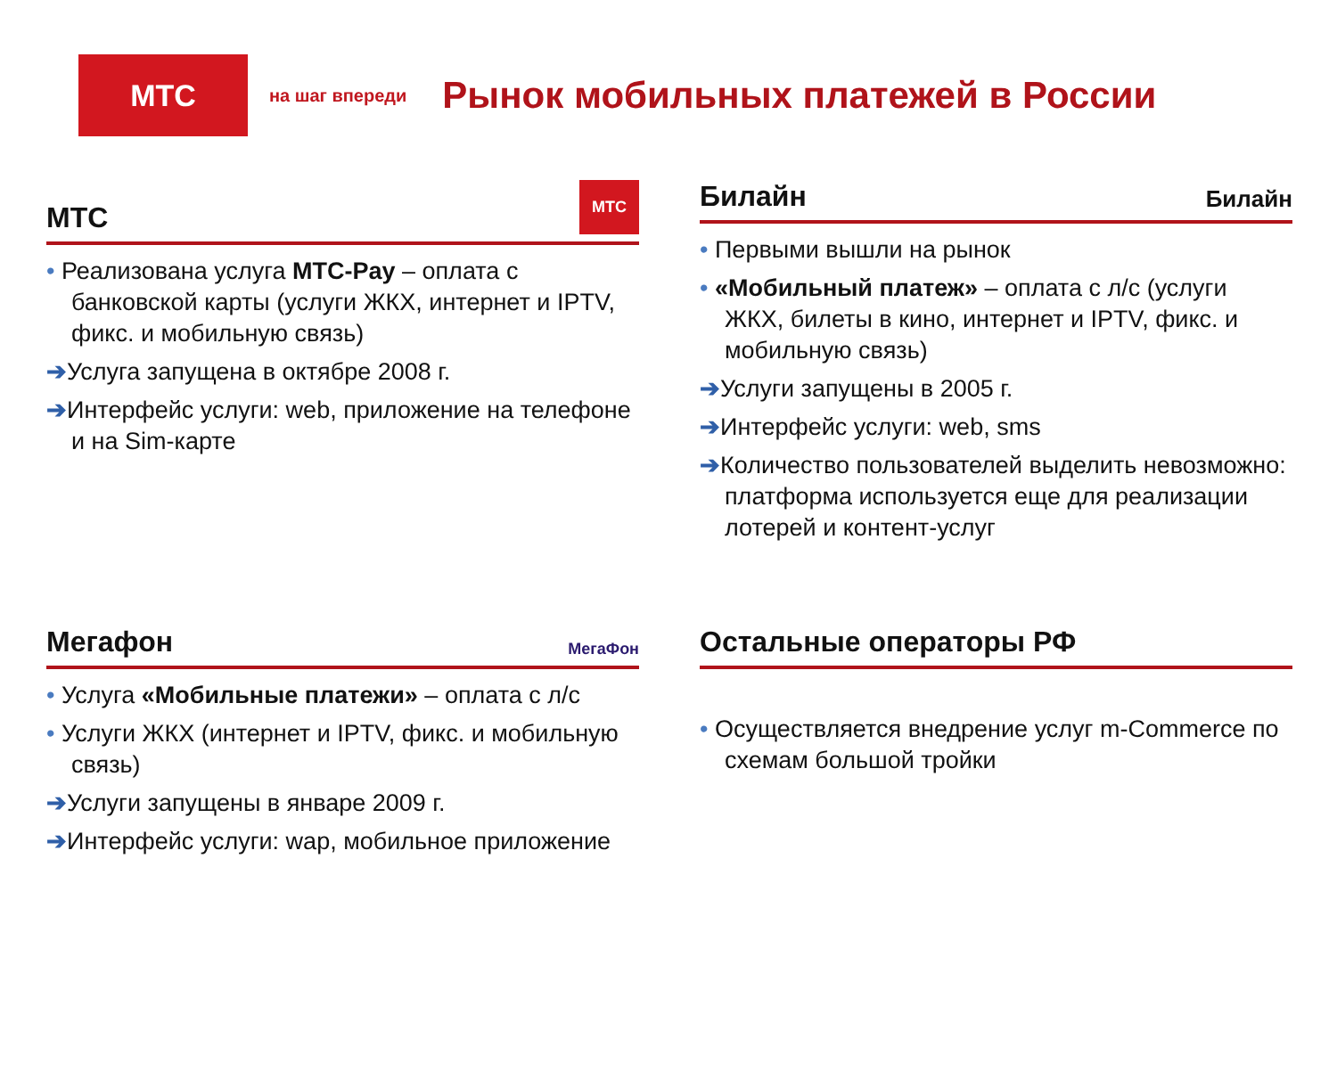МТС
на шаг впереди
Рынок мобильных платежей в России
МТС
МТС
• Реализована услуга МТС-Pay – оплата с банковской карты (услуги ЖКХ, интернет и IPTV, фикс. и мобильную связь)
➔Услуга запущена в октябре 2008 г.
➔Интерфейс услуги: web, приложение на телефоне и на Sim-карте
Билайн
Билайн
• Первыми вышли на рынок
• «Мобильный платеж» – оплата с л/с (услуги ЖКХ, билеты в кино, интернет и IPTV, фикс. и мобильную связь)
➔Услуги запущены в 2005 г.
➔Интерфейс услуги: web, sms
➔Количество пользователей выделить невозможно: платформа используется еще для реализации лотерей и контент-услуг
Мегафон
МегаФон
• Услуга «Мобильные платежи» – оплата с л/с
• Услуги ЖКХ (интернет и IPTV, фикс. и мобильную связь)
➔Услуги запущены в январе 2009 г.
➔Интерфейс услуги: wap, мобильное приложение
Остальные операторы РФ
• Осуществляется внедрение услуг m-Commerce по схемам большой тройки